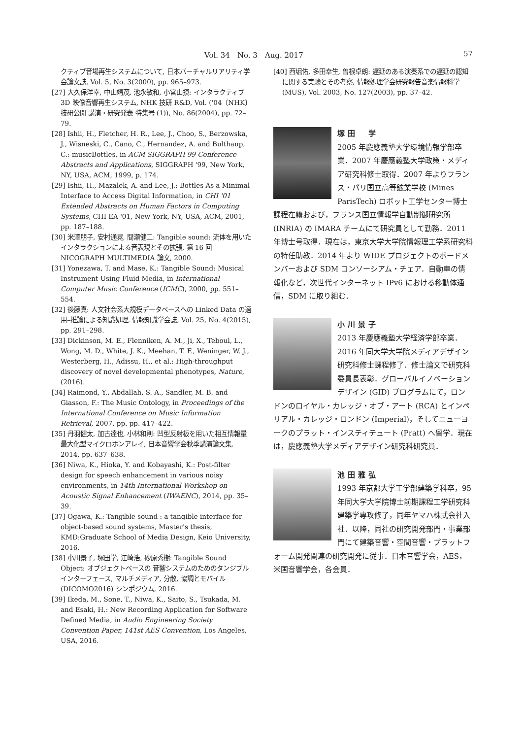Vol. 34　No. 3　Aug. 2017 57
クティブ音場再生システムについて, 日本バーチャルリアリティ学会論文誌, Vol. 5, No. 3(2000), pp. 965–973.
[27] 大久保洋幸, 中山靖茂, 池永敏和, 小宮山摂: インタラクティブ 3D 映像音響再生システム, NHK 技研 R&D, Vol. ('04〔NHK〕技研公開 講演・研究発表 特集号 (1)), No. 86(2004), pp. 72–79.
[28] Ishii, H., Fletcher, H. R., Lee, J., Choo, S., Berzowska, J., Wisneski, C., Cano, C., Hernandez, A. and Bulthaup, C.: musicBottles, in ACM SIGGRAPH 99 Conference Abstracts and Applications, SIGGRAPH '99, New York, NY, USA, ACM, 1999, p. 174.
[29] Ishii, H., Mazalek, A. and Lee, J.: Bottles As a Minimal Interface to Access Digital Information, in CHI '01 Extended Abstracts on Human Factors in Computing Systems, CHI EA '01, New York, NY, USA, ACM, 2001, pp. 187–188.
[30] 米澤朋子, 安村通晃, 間瀬健二: Tangible sound: 流体を用いたインタラクションによる音表現とその拡張, 第 16 回 NICOGRAPH MULTIMEDIA 論文, 2000.
[31] Yonezawa, T. and Mase, K.: Tangible Sound: Musical Instrument Using Fluid Media, in International Computer Music Conference (ICMC), 2000, pp. 551–554.
[32] 後藤真: 人文社会系大規模データベースへの Linked Data の適用–推論による知識処理, 情報知識学会誌, Vol. 25, No. 4(2015), pp. 291–298.
[33] Dickinson, M. E., Flenniken, A. M., Ji, X., Teboul, L., Wong, M. D., White, J. K., Meehan, T. F., Weninger, W. J., Westerberg, H., Adissu, H., et al.: High-throughput discovery of novel developmental phenotypes, Nature, (2016).
[34] Raimond, Y., Abdallah, S. A., Sandler, M. B. and Giasson, F.: The Music Ontology, in Proceedings of the International Conference on Music Information Retrieval, 2007, pp. pp. 417–422.
[35] 丹羽健太, 加古達也, 小林和則: 凹型反射板を用いた相互情報量最大化型マイクロホンアレイ, 日本音響学会秋季講演論文集, 2014, pp. 637–638.
[36] Niwa, K., Hioka, Y. and Kobayashi, K.: Post-filter design for speech enhancement in various noisy environments, in 14th International Workshop on Acoustic Signal Enhancement (IWAENC), 2014, pp. 35–39.
[37] Ogawa, K.: Tangible sound : a tangible interface for object-based sound systems, Master's thesis, KMD:Graduate School of Media Design, Keio University, 2016.
[38] 小川景子, 塚田学, 江崎浩, 砂原秀樹: Tangible Sound Object: オブジェクトベースの 音響システムのためのタンジブルインターフェース, マルチメディア, 分散, 協調とモバイル (DICOMO2016) シンポジウム, 2016.
[39] Ikeda, M., Sone, T., Niwa, K., Saito, S., Tsukada, M. and Esaki, H.: New Recording Application for Software Defined Media, in Audio Engineering Society Convention Paper, 141st AES Convention, Los Angeles, USA, 2016.
[40] 西堀佑, 多田幸生, 曽根卓朗: 遅延のある演奏系での遅延の認知に関する実験とその考察, 情報処理学会研究報告音楽情報科学 (MUS), Vol. 2003, No. 127(2003), pp. 37–42.
塚田　学
2005 年慶應義塾大学環境情報学部卒業．2007 年慶應義塾大学政策・メディア研究科修士取得．2007 年よりフランス・パリ国立高等鉱業学校 (Mines ParisTech) ロボット工学センター博士課程在籍および，フランス国立情報学自動制御研究所 (INRIA) の IMARA チームにて研究員として勤務．2011 年博士号取得．現在は，東京大学大学院情報理工学系研究科の特任助教．2014 年より WIDE プロジェクトのボードメンバーおよび SDM コンソーシアム・チェア．自動車の情報化など，次世代インターネット IPv6 における移動体通信，SDM に取り組む．
小川景子
2013 年慶應義塾大学経済学部卒業．2016 年同大学大学院メディアデザイン研究科修士課程修了．修士論文で研究科委員長表彰．グローバルイノベーションデザイン (GID) プログラムにて，ロンドンのロイヤル・カレッジ・オブ・アート (RCA) とインペリアル・カレッジ・ロンドン (Imperial)，そしてニューヨークのプラット・インスティテュート (Pratt) へ留学．現在は，慶應義塾大学メディアデザイン研究科研究員．
池田雅弘
1993 年京都大学工学部建築学科卒，95 年同大学大学院博士前期課程工学研究科建築学専攻修了，同年ヤマハ株式会社入社．以降，同社の研究開発部門・事業部門にて建築音響・空間音響・プラットフォーム開発関連の研究開発に従事．日本音響学会，AES，米国音響学会，各会員．